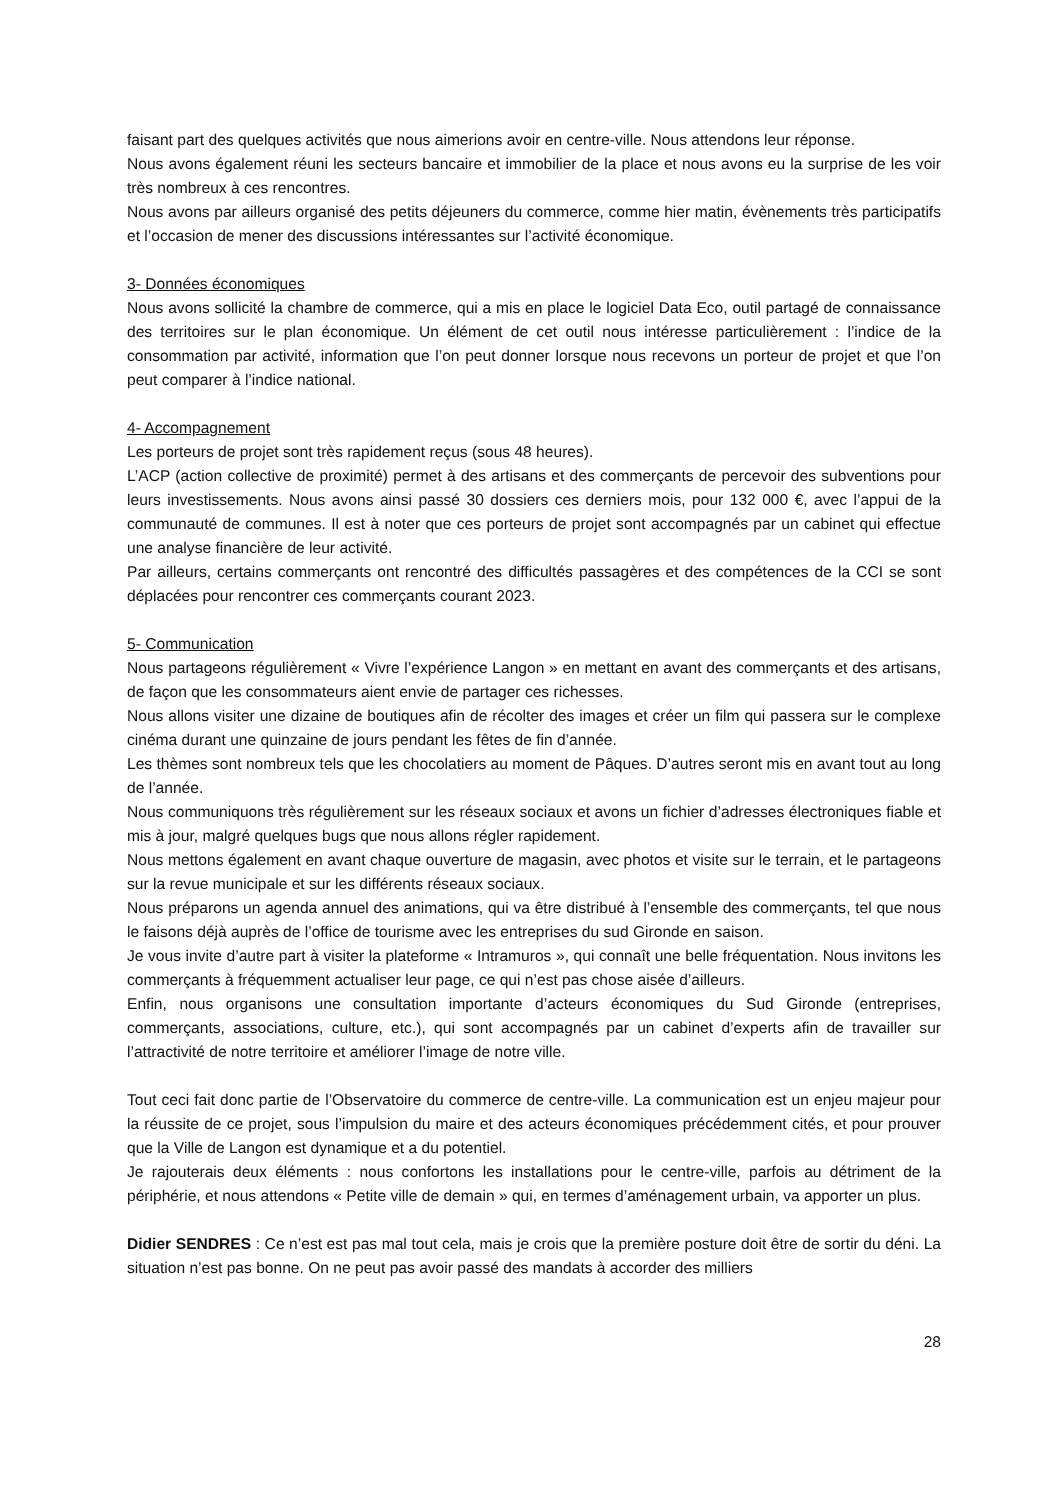faisant part des quelques activités que nous aimerions avoir en centre-ville. Nous attendons leur réponse.
Nous avons également réuni les secteurs bancaire et immobilier de la place et nous avons eu la surprise de les voir très nombreux à ces rencontres.
Nous avons par ailleurs organisé des petits déjeuners du commerce, comme hier matin, évènements très participatifs et l’occasion de mener des discussions intéressantes sur l’activité économique.
3- Données économiques
Nous avons sollicité la chambre de commerce, qui a mis en place le logiciel Data Eco, outil partagé de connaissance des territoires sur le plan économique. Un élément de cet outil nous intéresse particulièrement : l’indice de la consommation par activité, information que l’on peut donner lorsque nous recevons un porteur de projet et que l’on peut comparer à l’indice national.
4- Accompagnement
Les porteurs de projet sont très rapidement reçus (sous 48 heures).
L’ACP (action collective de proximité) permet à des artisans et des commerçants de percevoir des subventions pour leurs investissements. Nous avons ainsi passé 30 dossiers ces derniers mois, pour 132 000 €, avec l’appui de la communauté de communes. Il est à noter que ces porteurs de projet sont accompagnés par un cabinet qui effectue une analyse financière de leur activité.
Par ailleurs, certains commerçants ont rencontré des difficultés passagères et des compétences de la CCI se sont déplacées pour rencontrer ces commerçants courant 2023.
5- Communication
Nous partageons régulièrement « Vivre l’expérience Langon » en mettant en avant des commerçants et des artisans, de façon que les consommateurs aient envie de partager ces richesses.
Nous allons visiter une dizaine de boutiques afin de récolter des images et créer un film qui passera sur le complexe cinéma durant une quinzaine de jours pendant les fêtes de fin d’année.
Les thèmes sont nombreux tels que les chocolatiers au moment de Pâques. D’autres seront mis en avant tout au long de l’année.
Nous communiquons très régulièrement sur les réseaux sociaux et avons un fichier d’adresses électroniques fiable et mis à jour, malgré quelques bugs que nous allons régler rapidement.
Nous mettons également en avant chaque ouverture de magasin, avec photos et visite sur le terrain, et le partageons sur la revue municipale et sur les différents réseaux sociaux.
Nous préparons un agenda annuel des animations, qui va être distribué à l’ensemble des commerçants, tel que nous le faisons déjà auprès de l’office de tourisme avec les entreprises du sud Gironde en saison.
Je vous invite d’autre part à visiter la plateforme « Intramuros », qui connaît une belle fréquentation. Nous invitons les commerçants à fréquemment actualiser leur page, ce qui n’est pas chose aisée d’ailleurs.
Enfin, nous organisons une consultation importante d’acteurs économiques du Sud Gironde (entreprises, commerçants, associations, culture, etc.), qui sont accompagnés par un cabinet d’experts afin de travailler sur l’attractivité de notre territoire et améliorer l’image de notre ville.
Tout ceci fait donc partie de l’Observatoire du commerce de centre-ville. La communication est un enjeu majeur pour la réussite de ce projet, sous l’impulsion du maire et des acteurs économiques précédemment cités, et pour prouver que la Ville de Langon est dynamique et a du potentiel.
Je rajouterais deux éléments : nous confortons les installations pour le centre-ville, parfois au détriment de la périphérie, et nous attendons « Petite ville de demain » qui, en termes d’aménagement urbain, va apporter un plus.
Didier SENDRES : Ce n’est est pas mal tout cela, mais je crois que la première posture doit être de sortir du déni. La situation n’est pas bonne. On ne peut pas avoir passé des mandats à accorder des milliers
28